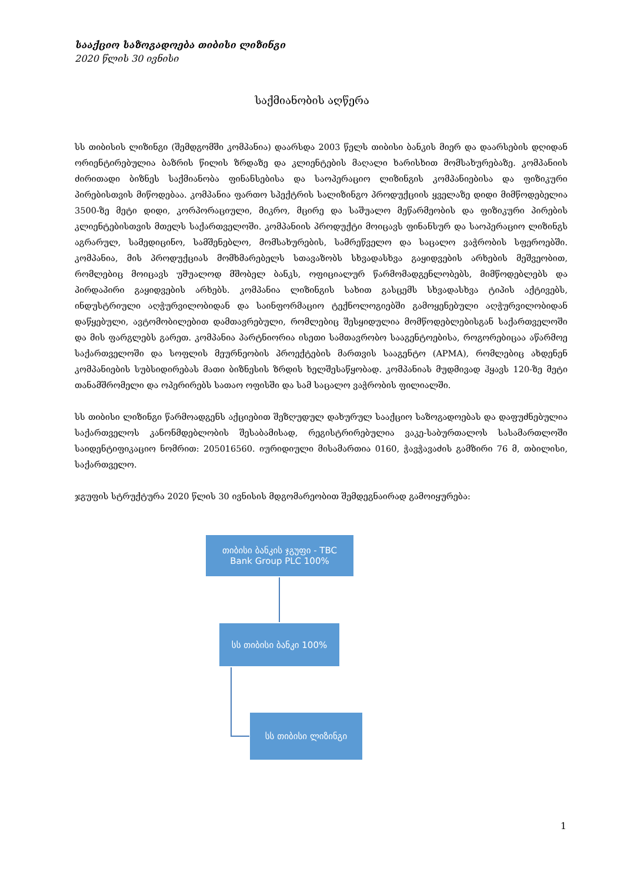სააქციო საზოგადოება თიბისი ლიზინგი
2020 წლის 30 ივნისი
საქმიანობის აღწერა
სს თიბისის ლიზინგი (შემდგომში კომპანია) დაარსდა 2003 წელს თიბისი ბანკის მიერ და დაარსების დღიდან ორიენტირებულია ბაზრის წილის ზრდაზე და კლიენტების მაღალი ხარისხით მომსახურებაზე. კომპანიის ძირითადი ბიზნეს საქმიანობა ფინანსებისა და საოპერაციო ლიზინგის კომპანიებისა და ფიზიკური პირებისთვის მიწოდებაა. კომპანია ფართო სპექტრის სალიზინგო პროდუქციის ყველაზე დიდი მიმწოდებელია 3500-ზე მეტი დიდი, კორპორაციული, მიკრო, მცირე და საშუალო მეწარმეობის და ფიზიკური პირების კლიენტებისთვის მთელს საქართველოში. კომპანიის პროდუქტი მოიცავს ფინანსურ და საოპერაციო ლიზინგს აგრარულ, სამედიცინო, სამშენებლო, მომსახურების, სამრეწველო და საცალო ვაჭრობის სფეროებში. კომპანია, მის პროდუქციას მომხმარებელს სთავაზობს სხვადასხვა გაყიდვების არხების მეშვეობით, რომლებიც მოიცავს უშუალოდ მშობელ ბანკს, ოფიციალურ წარმომადგენლობებს, მიმწოდებლებს და პირდაპირი გაყიდვების არხებს. კომპანია ლიზინგის სახით გასცემს სხვადასხვა ტიპის აქტივებს, ინდუსტრიული აღჭურვილობიდან და საინფორმაციო ტექნოლოგიებში გამოყენებული აღჭურვილობიდან დაწყებული, ავტომობილებით დამთავრებული, რომლებიც შესყიდულია მომწოდებლებისგან საქართველოში და მის ფარგლებს გარეთ. კომპანია პარტნიორია ისეთი სამთავრობო სააგენტოებისა, როგორებიცაა აწარმოე საქართველოში და სოფლის მეურნეობის პროექტების მართვის სააგენტო (APMA), რომლებიც ახდენენ კომპანიების სუბსიდირებას მათი ბიზნესის ზრდის ხელშესაწყობად. კომპანიას მუდმივად ჰყავს 120-ზე მეტი თანამშრომელი და ოპერირებს სათაო ოფისში და სამ საცალო ვაჭრობის ფილიალში.
სს თიბისი ლიზინგი წარმოადგენს აქციებით შეზღუდულ დახურულ სააქციო საზოგადოებას და დაფუძნებულია საქართველოს კანონმდებლობის შესაბამისად, რეგისტრირებულია ვაკე-საბურთალოს სასამართლოში საიდენტიფიკაციო ნომრით: 205016560. იურიდიული მისამართია 0160, ჭავჭავაძის გამზირი 76 მ, თბილისი, საქართველო.
ჯგუფის სტრუქტურა 2020 წლის 30 ივნისის მდგომარეობით შემდეგნაირად გამოიყურება:
თიბისი ბანკის ჯგუფი - TBC
Bank Group PLC 100%
სს თიბისი ბანკი 100%
სს თიბისი ლიზინგი
1